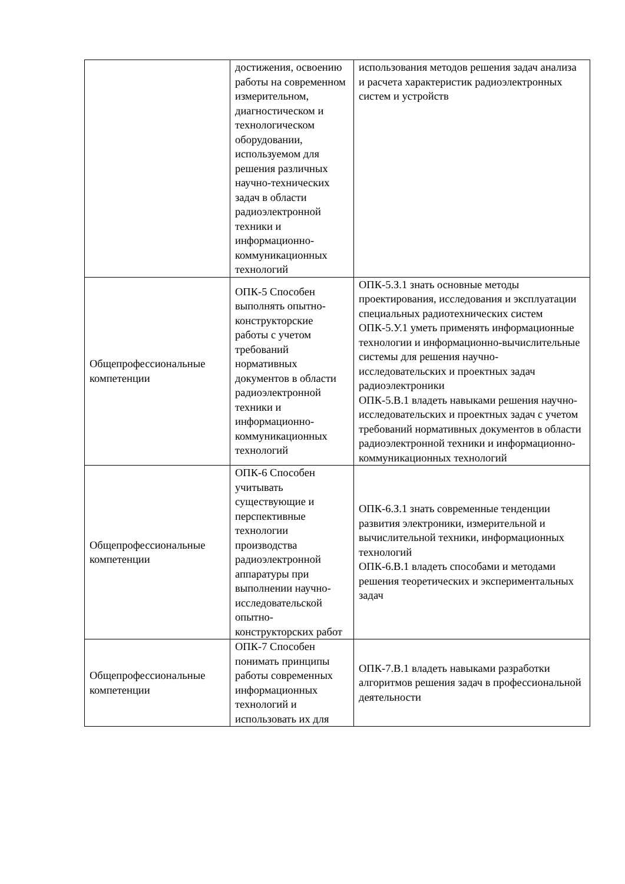| | достижения, освоению работы на современном измерительном, диагностическом и технологическом оборудовании, используемом для решения различных научно-технических задач в области радиоэлектронной техники и информационно-коммуникационных технологий | использования методов решения задач анализа и расчета характеристик радиоэлектронных систем и устройств |
| Общепрофессиональные компетенции | ОПК-5 Способен выполнять опытно-конструкторские работы с учетом требований нормативных документов в области радиоэлектронной техники и информационно-коммуникационных технологий | ОПК-5.З.1 знать основные методы проектирования, исследования и эксплуатации специальных радиотехнических систем ОПК-5.У.1 уметь применять информационные технологии и информационно-вычислительные системы для решения научно-исследовательских и проектных задач радиоэлектроники ОПК-5.В.1 владеть навыками решения научно-исследовательских и проектных задач с учетом требований нормативных документов в области радиоэлектронной техники и информационно-коммуникационных технологий |
| Общепрофессиональные компетенции | ОПК-6 Способен учитывать существующие и перспективные технологии производства радиоэлектронной аппаратуры при выполнении научно-исследовательской опытно-конструкторских работ | ОПК-6.З.1 знать современные тенденции развития электроники, измерительной и вычислительной техники, информационных технологий ОПК-6.В.1 владеть способами и методами решения теоретических и экспериментальных задач |
| Общепрофессиональные компетенции | ОПК-7 Способен понимать принципы работы современных информационных технологий и использовать их для | ОПК-7.В.1 владеть навыками разработки алгоритмов решения задач в профессиональной деятельности |